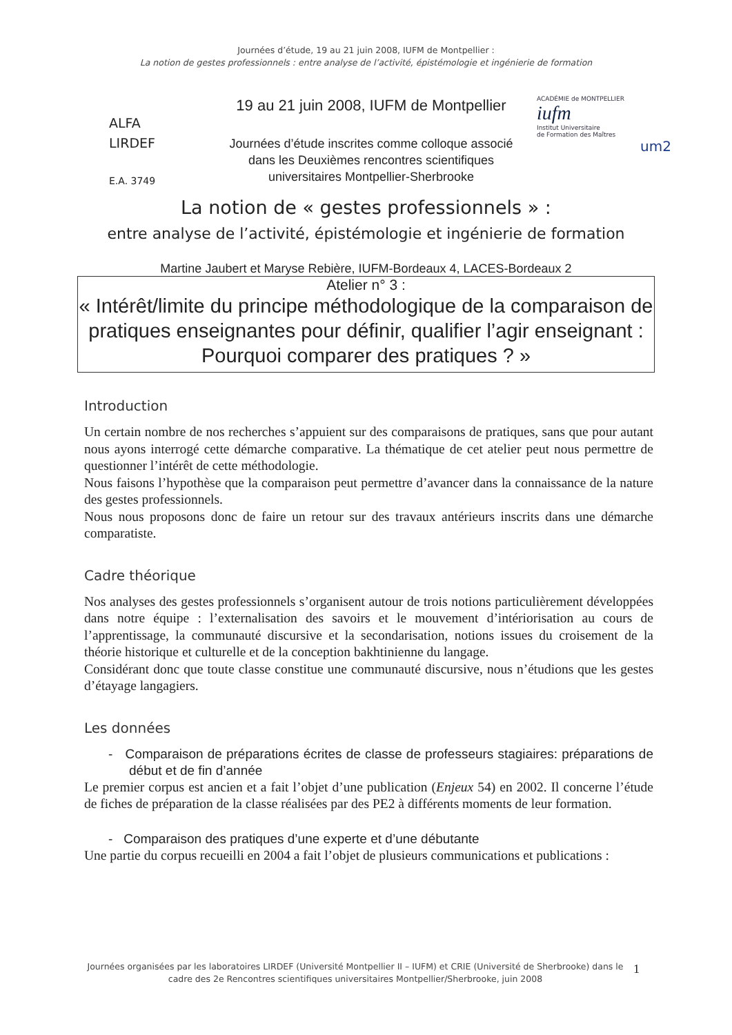Journées d’étude, 19 au 21 juin 2008, IUFM de Montpellier :
La notion de gestes professionnels : entre analyse de l’activité, épistémologie et ingénierie de formation
ALFA
LIRDEF
E.A. 3749
19 au 21 juin 2008, IUFM de Montpellier
Journées d’étude inscrites comme colloque associé dans les Deuxièmes rencontres scientifiques universitaires Montpellier-Sherbrooke
ACADÉMIE de MONTPELLIER
iufm
Institut Universitaire
de Formation des Maîtres
um2
La notion de « gestes professionnels » :
entre analyse de l’activité, épistémologie et ingénierie de formation
Martine Jaubert et Maryse Rebière, IUFM-Bordeaux 4, LACES-Bordeaux 2
Atelier n° 3 :
« Intérêt/limite du principe méthodologique de la comparaison de pratiques enseignantes pour définir, qualifier l’agir enseignant :
Pourquoi comparer des pratiques ? »
Introduction
Un certain nombre de nos recherches s’appuient sur des comparaisons de pratiques, sans que pour autant nous ayons interrogé cette démarche comparative. La thématique de cet atelier peut nous permettre de questionner l’intérêt de cette méthodologie.
Nous faisons l’hypothèse que la comparaison peut permettre d’avancer dans la connaissance de la nature des gestes professionnels.
Nous nous proposons donc de faire un retour sur des travaux antérieurs inscrits dans une démarche comparatiste.
Cadre théorique
Nos analyses des gestes professionnels s’organisent autour de trois notions particulièrement développées dans notre équipe : l’externalisation des savoirs et le mouvement d’intériorisation au cours de l’apprentissage, la communauté discursive et la secondarisation, notions issues du croisement de la théorie historique et culturelle et de la conception bakhtinienne du langage.
Considérant donc que toute classe constitue une communauté discursive, nous n’étudions que les gestes d’étayage langagiers.
Les données
- Comparaison de préparations écrites de classe de professeurs stagiaires: préparations de début et de fin d’année
Le premier corpus est ancien et a fait l’objet d’une publication (Enjeux 54) en 2002. Il concerne l’étude de fiches de préparation de la classe réalisées par des PE2 à différents moments de leur formation.
- Comparaison des pratiques d’une experte et d’une débutante
Une partie du corpus recueilli en 2004 a fait l’objet de plusieurs communications et publications :
Journées organisées par les laboratoires LIRDEF (Université Montpellier II – IUFM) et CRIE (Université de Sherbrooke) dans le cadre des 2e Rencontres scientifiques universitaires Montpellier/Sherbrooke, juin 2008
1